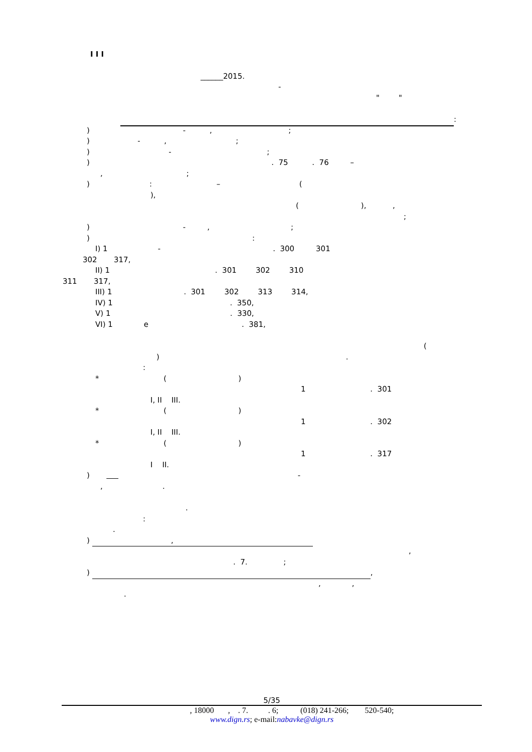I I I
______2015.
-
" "
:
) - , ;
) - , ;
) - ;
) . 75 . 76 –
, ;
) : – (
),
( ), ,
;
) - , ;
) :
I) 1 - . 300 301
302 317,
II) 1 . 301 302 310
311 317,
III) 1 . 301 302 313 314,
IV) 1 . 350,
V) 1 . 330,
VI) 1 e . 381,
(
) .
:
* ( )
1 . 301
I, II III.
* ( )
1 . 302
I, II III.
* ( )
1 . 317
I II.
) -
, .
.
:
.
) ,
,
. 7. ;
) ,
, ,
.
5/35
, 18000 , . 7. . 6; (018) 241-266; 520-540;
www.dign.rs; e-mail:nabavke@dign.rs